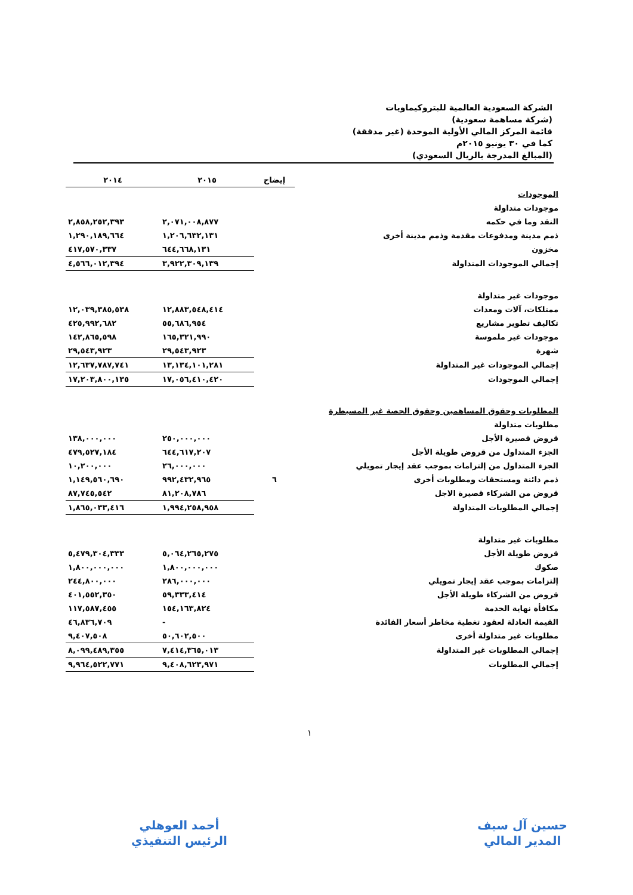الشركة السعودية العالمية للبتروكيماويات
(شركة مساهمة سعودية)
قائمة المركز المالي الأولية الموحدة (غير مدققة)
كما في ٣٠ يونيو ٢٠١٥م
(المبالغ المدرجة بالريال السعودي)
| | إيضاح | ٢٠١٥ | ٢٠١٤ |
| --- | --- | --- | --- |
| الموجودات | | | |
| موجودات متداولة | | | |
| النقد وما في حكمه | | ٢,٠٧١,٠٠٨,٨٧٧ | ٢,٨٥٨,٢٥٢,٣٩٣ |
| ذمم مدينة ومدفوعات مقدمة وذمم مدينة أخرى | | ١,٢٠٦,٦٣٢,١٣١ | ١,٢٩٠,١٨٩,٦٦٤ |
| مخزون | | ٦٤٤,٦٦٨,١٣١ | ٤١٧,٥٧٠,٣٣٧ |
| إجمالي الموجودات المتداولة | | ٣,٩٢٢,٣٠٩,١٣٩ | ٤,٥٦٦,٠١٢,٣٩٤ |
| موجودات غير متداولة | | | |
| ممتلكات، آلات ومعدات | | ١٢,٨٨٣,٥٤٨,٤١٤ | ١٢,٠٣٩,٣٨٥,٥٣٨ |
| تكاليف تطوير مشاريع | | ٥٥,٦٨٦,٩٥٤ | ٤٢٥,٩٩٢,٦٨٢ |
| موجودات غير ملموسة | | ١٦٥,٣٢١,٩٩٠ | ١٤٢,٨٦٥,٥٩٨ |
| شهرة | | ٢٩,٥٤٣,٩٢٣ | ٢٩,٥٤٣,٩٢٣ |
| إجمالي الموجودات غير المتداولة | | ١٣,١٣٤,١٠١,٢٨١ | ١٢,٦٣٧,٧٨٧,٧٤١ |
| إجمالي الموجودات | | ١٧,٠٥٦,٤١٠,٤٢٠ | ١٧,٢٠٣,٨٠٠,١٣٥ |
| المطلوبات وحقوق المساهمين وحقوق الحصة غير المسيطرة | | | |
| مطلوبات متداولة | | | |
| قروض قصيرة الأجل | | ٢٥٠,٠٠٠,٠٠٠ | ١٣٨,٠٠٠,٠٠٠ |
| الجزء المتداول من قروض طويلة الأجل | | ٦٤٤,٦١٧,٢٠٧ | ٤٧٩,٥٢٧,١٨٤ |
| الجزء المتداول من إلتزامات بموجب عقد إيجار تمويلي | | ٢٦,٠٠٠,٠٠٠ | ١٠,٢٠٠,٠٠٠ |
| ذمم دائنة ومستحقات ومطلوبات أخرى | ٦ | ٩٩٢,٤٣٢,٩٦٥ | ١,١٤٩,٥٦٠,٦٩٠ |
| قروض من الشركاء قصيرة الاجل | | ٨١,٢٠٨,٧٨٦ | ٨٧,٧٤٥,٥٤٢ |
| إجمالي المطلوبات المتداولة | | ١,٩٩٤,٢٥٨,٩٥٨ | ١,٨٦٥,٠٣٣,٤١٦ |
| مطلوبات غير متداولة | | | |
| قروض طويلة الأجل | | ٥,٠٦٤,٢٦٥,٢٧٥ | ٥,٤٧٩,٣٠٤,٣٣٣ |
| صكوك | | ١,٨٠٠,٠٠٠,٠٠٠ | ١,٨٠٠,٠٠٠,٠٠٠ |
| إلتزامات بموجب عقد إيجار تمويلي | | ٢٨٦,٠٠٠,٠٠٠ | ٢٤٤,٨٠٠,٠٠٠ |
| قروض من الشركاء طويلة الأجل | | ٥٩,٣٣٣,٤١٤ | ٤٠١,٥٥٢,٣٥٠ |
| مكافأة نهاية الخدمة | | ١٥٤,١٦٣,٨٢٤ | ١١٧,٥٨٧,٤٥٥ |
| القيمة العادلة لعقود تغطية مخاطر أسعار الفائدة | | - | ٤٦,٨٣٦,٧٠٩ |
| مطلوبات غير متداولة أخرى | | ٥٠,٦٠٢,٥٠٠ | ٩,٤٠٧,٥٠٨ |
| إجمالي المطلوبات غير المتداولة | | ٧,٤١٤,٣٦٥,٠١٣ | ٨,٠٩٩,٤٨٩,٣٥٥ |
| إجمالي المطلوبات | | ٩,٤٠٨,٦٢٣,٩٧١ | ٩,٩٦٤,٥٢٢,٧٧١ |
١
حسين آل سيف
المدير المالي
أحمد العوهلي
الرئيس التنفيذي